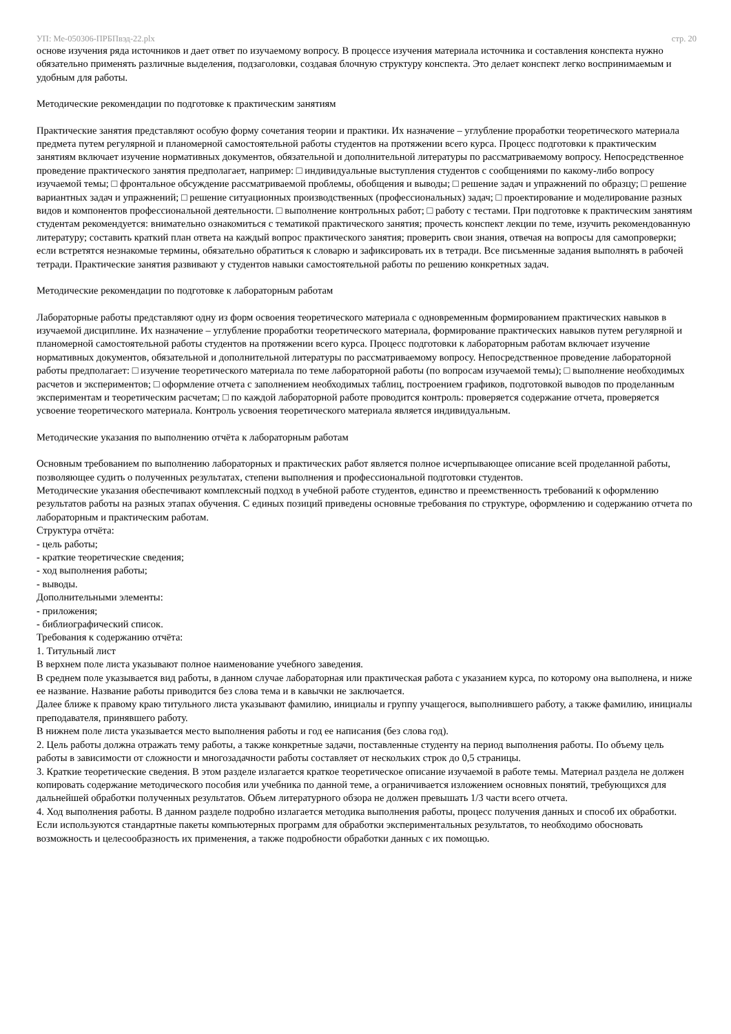УП: Ме-050306-ПРБПвэд-22.plx стр. 20
основе изучения ряда источников и дает ответ по изучаемому вопросу. В процессе изучения материала источника и составления конспекта нужно обязательно применять различные выделения, подзаголовки, создавая блочную структуру конспекта. Это делает конспект легко воспринимаемым и удобным для работы.
Методические рекомендации по подготовке к практическим занятиям
Практические занятия представляют особую форму сочетания теории и практики. Их назначение – углубление проработки теоретического материала предмета путем регулярной и планомерной самостоятельной работы студентов на протяжении всего курса. Процесс подготовки к практическим занятиям включает изучение нормативных документов, обязательной и дополнительной литературы по рассматриваемому вопросу. Непосредственное проведение практического занятия предполагает, например: □ индивидуальные выступления студентов с сообщениями по какому-либо вопросу изучаемой темы; □ фронтальное обсуждение рассматриваемой проблемы, обобщения и выводы; □ решение задач и упражнений по образцу; □ решение вариантных задач и упражнений; □ решение ситуационных производственных (профессиональных) задач; □ проектирование и моделирование разных видов и компонентов профессиональной деятельности. □ выполнение контрольных работ; □ работу с тестами. При подготовке к практическим занятиям студентам рекомендуется: внимательно ознакомиться с тематикой практического занятия; прочесть конспект лекции по теме, изучить рекомендованную литературу; составить краткий план ответа на каждый вопрос практического занятия; проверить свои знания, отвечая на вопросы для самопроверки; если встретятся незнакомые термины, обязательно обратиться к словарю и зафиксировать их в тетради. Все письменные задания выполнять в рабочей тетради. Практические занятия развивают у студентов навыки самостоятельной работы по решению конкретных задач.
Методические рекомендации по подготовке к лабораторным работам
Лабораторные работы представляют одну из форм освоения теоретического материала с одновременным формированием практических навыков в изучаемой дисциплине. Их назначение – углубление проработки теоретического материала, формирование практических навыков путем регулярной и планомерной самостоятельной работы студентов на протяжении всего курса. Процесс подготовки к лабораторным работам включает изучение нормативных документов, обязательной и дополнительной литературы по рассматриваемому вопросу. Непосредственное проведение лабораторной работы предполагает: □ изучение теоретического материала по теме лабораторной работы (по вопросам изучаемой темы); □ выполнение необходимых расчетов и экспериментов; □ оформление отчета с заполнением необходимых таблиц, построением графиков, подготовкой выводов по проделанным экспериментам и теоретическим расчетам; □ по каждой лабораторной работе проводится контроль: проверяется содержание отчета, проверяется усвоение теоретического материала. Контроль усвоения теоретического материала является индивидуальным.
Методические указания по выполнению отчёта к лабораторным работам
Основным требованием по выполнению лабораторных и практических работ является полное исчерпывающее описание всей проделанной работы, позволяющее судить о полученных результатах, степени выполнения и профессиональной подготовки студентов.
Методические указания обеспечивают комплексный подход в учебной работе студентов, единство и преемственность требований к оформлению результатов работы на разных этапах обучения. С единых позиций приведены основные требования по структуре, оформлению и содержанию отчета по лабораторным и практическим работам.
Структура отчёта:
- цель работы;
- краткие теоретические сведения;
- ход выполнения работы;
- выводы.
Дополнительными элементы:
- приложения;
- библиографический список.
Требования к содержанию отчёта:
1. Титульный лист
В верхнем поле листа указывают полное наименование учебного заведения.
В среднем поле указывается вид работы, в данном случае лабораторная или практическая работа с указанием курса, по которому она выполнена, и ниже ее название. Название работы приводится без слова тема и в кавычки не заключается.
Далее ближе к правому краю титульного листа указывают фамилию, инициалы и группу учащегося, выполнившего работу, а также фамилию, инициалы преподавателя, принявшего работу.
В нижнем поле листа указывается место выполнения работы и год ее написания (без слова год).
2. Цель работы должна отражать тему работы, а также конкретные задачи, поставленные студенту на период выполнения работы. По объему цель работы в зависимости от сложности и многозадачности работы составляет от нескольких строк до 0,5 страницы.
3. Краткие теоретические сведения. В этом разделе излагается краткое теоретическое описание изучаемой в работе темы. Материал раздела не должен копировать содержание методического пособия или учебника по данной теме, а ограничивается изложением основных понятий, требующихся для дальнейшей обработки полученных результатов. Объем литературного обзора не должен превышать 1/3 части всего отчета.
4. Ход выполнения работы. В данном разделе подробно излагается методика выполнения работы, процесс получения данных и способ их обработки. Если используются стандартные пакеты компьютерных программ для обработки экспериментальных результатов, то необходимо обосновать возможность и целесообразность их применения, а также подробности обработки данных с их помощью.